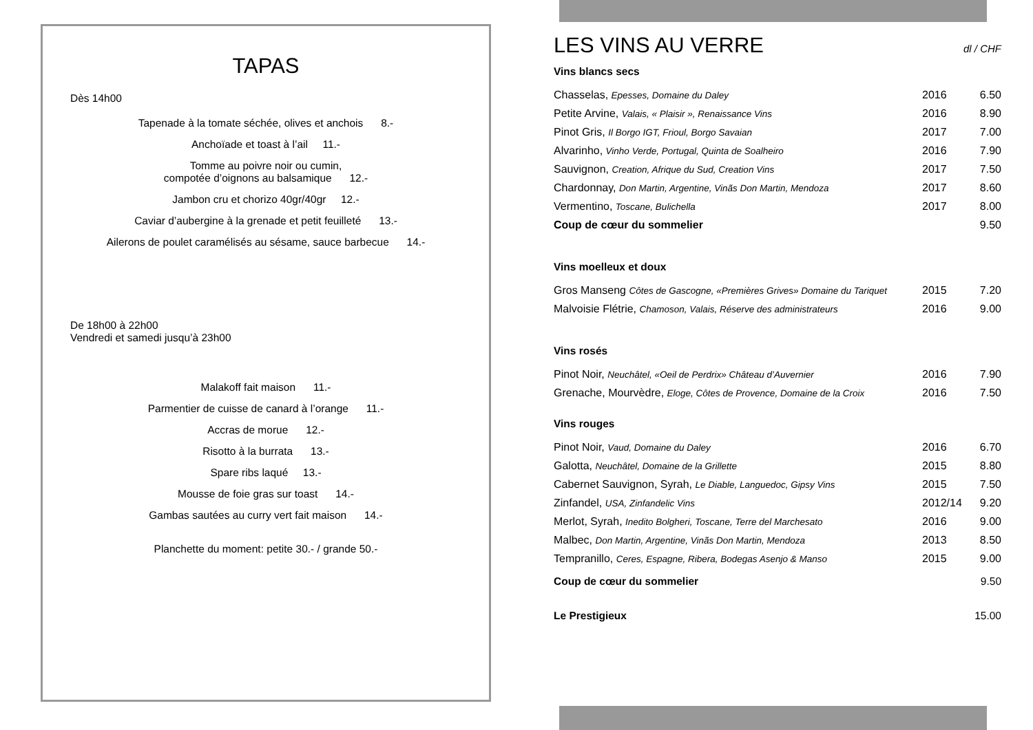TAPAS
Dès 14h00
Tapenade à la tomate séchée, olives et anchois 8.-
Anchoïade et toast à l’ail 11.-
Tomme au poivre noir ou cumin,
compotée d’oignons au balsamique 12.-
Jambon cru et chorizo 40gr/40gr 12.-
Caviar d’aubergine à la grenade et petit feuilleté 13.-
Ailerons de poulet caramélisés au sésame, sauce barbecue 14.-
De 18h00 à 22h00
Vendredi et samedi jusqu’à 23h00
Malakoff fait maison 11.-
Parmentier de cuisse de canard à l’orange 11.-
Accras de morue 12.-
Risotto à la burrata 13.-
Spare ribs laqué 13.-
Mousse de foie gras sur toast 14.-
Gambas sautées au curry vert fait maison 14.-
Planchette du moment: petite 30.- / grande 50.-
LES VINS AU VERRE dl / CHF
| Vins blancs secs | | |
| Chasselas, Epesses, Domaine du Daley | 2016 | 6.50 |
| Petite Arvine, Valais, « Plaisir », Renaissance Vins | 2016 | 8.90 |
| Pinot Gris, Il Borgo IGT, Frioul, Borgo Savaian | 2017 | 7.00 |
| Alvarinho, Vinho Verde, Portugal, Quinta de Soalheiro | 2016 | 7.90 |
| Sauvignon, Creation, Afrique du Sud, Creation Vins | 2017 | 7.50 |
| Chardonnay, Don Martin, Argentine, Vinãs Don Martin, Mendoza | 2017 | 8.60 |
| Vermentino, Toscane, Bulichella | 2017 | 8.00 |
| Coup de cœur du sommelier | | 9.50 |
| Vins moelleux et doux | | |
| Gros Manseng Côtes de Gascogne, «Premières Grives» Domaine du Tariquet | 2015 | 7.20 |
| Malvoisie Flétrie, Chamoson, Valais, Réserve des administrateurs | 2016 | 9.00 |
| Vins rosés | | |
| Pinot Noir, Neuchâtel, «Oeil de Perdrix» Château d’Auvernier | 2016 | 7.90 |
| Grenache, Mourvèdre, Eloge, Côtes de Provence, Domaine de la Croix | 2016 | 7.50 |
| Vins rouges | | |
| Pinot Noir, Vaud, Domaine du Daley | 2016 | 6.70 |
| Galotta, Neuchâtel, Domaine de la Grillette | 2015 | 8.80 |
| Cabernet Sauvignon, Syrah, Le Diable, Languedoc, Gipsy Vins | 2015 | 7.50 |
| Zinfandel, USA, Zinfandelic Vins | 2012/14 | 9.20 |
| Merlot, Syrah, Inedito Bolgheri, Toscane, Terre del Marchesato | 2016 | 9.00 |
| Malbec, Don Martin, Argentine, Vinãs Don Martin, Mendoza | 2013 | 8.50 |
| Tempranillo, Ceres, Espagne, Ribera, Bodegas Asenjo & Manso | 2015 | 9.00 |
| Coup de cœur du sommelier | | 9.50 |
| Le Prestigieux | | 15.00 |